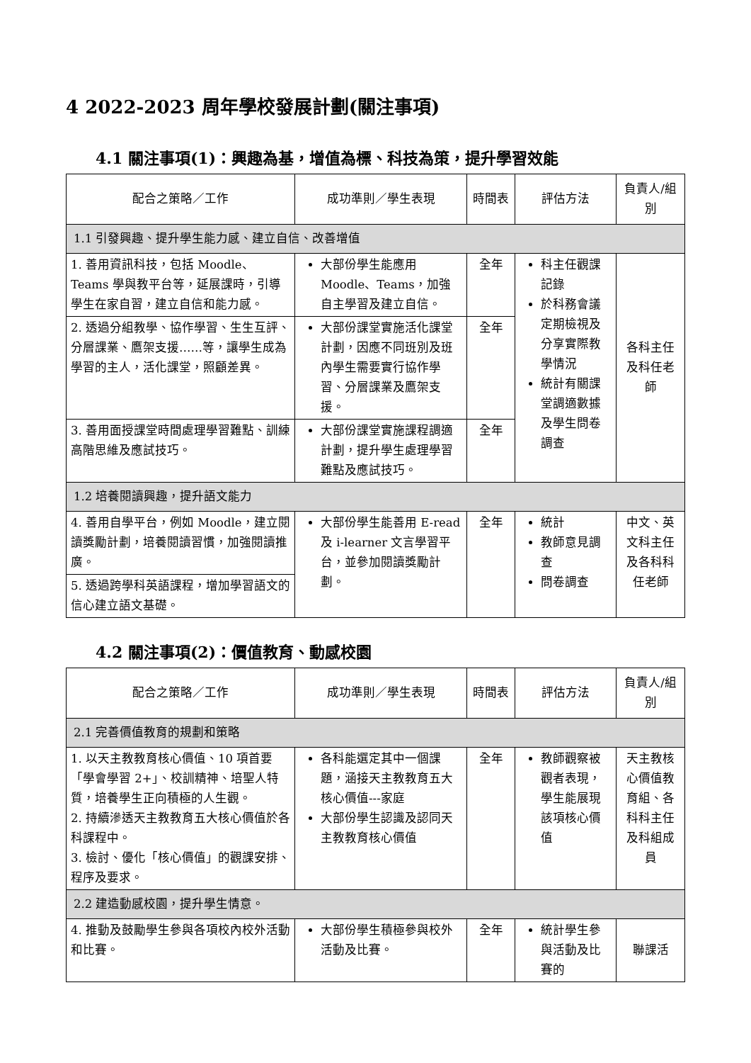4 2022-2023 周年學校發展計劃(關注事項)
4.1 關注事項(1)：興趣為基，增值為標、科技為策，提升學習效能
| 配合之策略／工作 | 成功準則／學生表現 | 時間表 | 評估方法 | 負責人/組別 |
| --- | --- | --- | --- | --- |
| 1.1 引發興趣、提升學生能力感、建立自信、改善增值 | | | | |
| 1. 善用資訊科技，包括 Moodle、Teams 學與教平台等，延展課時，引導學生在家自習，建立自信和能力感。 | 大部份學生能應用 Moodle、Teams，加強自主學習及建立自信。 | 全年 | 科主任觀課記錄 於科務會議定期檢視及分享實際教學情況 統計有關課堂調適數據及學生問卷調查 | 各科主任及科任老師 |
| 2. 透過分組教學、協作學習、生生互評、分層課業、鷹架支援……等，讓學生成為學習的主人，活化課堂，照顧差異。 | 大部份課堂實施活化課堂計劃，因應不同班別及班內學生需要實行協作學習、分層課業及鷹架支援。 | 全年 | | |
| 3. 善用面授課堂時間處理學習難點、訓練高階思維及應試技巧。 | 大部份課堂實施課程調適計劃，提升學生處理學習難點及應試技巧。 | 全年 | | |
| 1.2 培養閱讀興趣，提升語文能力 | | | | |
| 4. 善用自學平台，例如 Moodle，建立閱讀獎勵計劃，培養閱讀習慣，加強閱讀推廣。 | 大部份學生能善用 E-read 及 i-learner 文言學習平台，並參加閱讀獎勵計劃。 | 全年 | 統計 教師意見調查 問卷調查 | 中文、英文科主任及各科科任老師 |
| 5. 透過跨學科英語課程，增加學習語文的信心建立語文基礎。 | | | | |
4.2 關注事項(2)：價值教育、動感校園
| 配合之策略／工作 | 成功準則／學生表現 | 時間表 | 評估方法 | 負責人/組別 |
| --- | --- | --- | --- | --- |
| 2.1 完善價值教育的規劃和策略 | | | | |
| 1. 以天主教教育核心價值、10 項首要「學會學習 2+」、校訓精神、培聖人特質，培養學生正向積極的人生觀。 2. 持續滲透天主教教育五大核心價值於各科課程中。 3. 檢討、優化「核心價值」的觀課安排、程序及要求。 | 各科能選定其中一個課題，涵接天主教教育五大核心價值---家庭 大部份學生認識及認同天主教教育核心價值 | 全年 | 教師觀察被觀者表現，學生能展現該項核心價值 | 天主教核心價值教育組、各科科主任及科組成員 |
| 2.2 建造動感校園，提升學生情意。 | | | | |
| 4. 推動及鼓勵學生參與各項校內校外活動和比賽。 | 大部份學生積極參與校外活動及比賽。 | 全年 | 統計學生參與活動及比賽的 | 聯課活 |